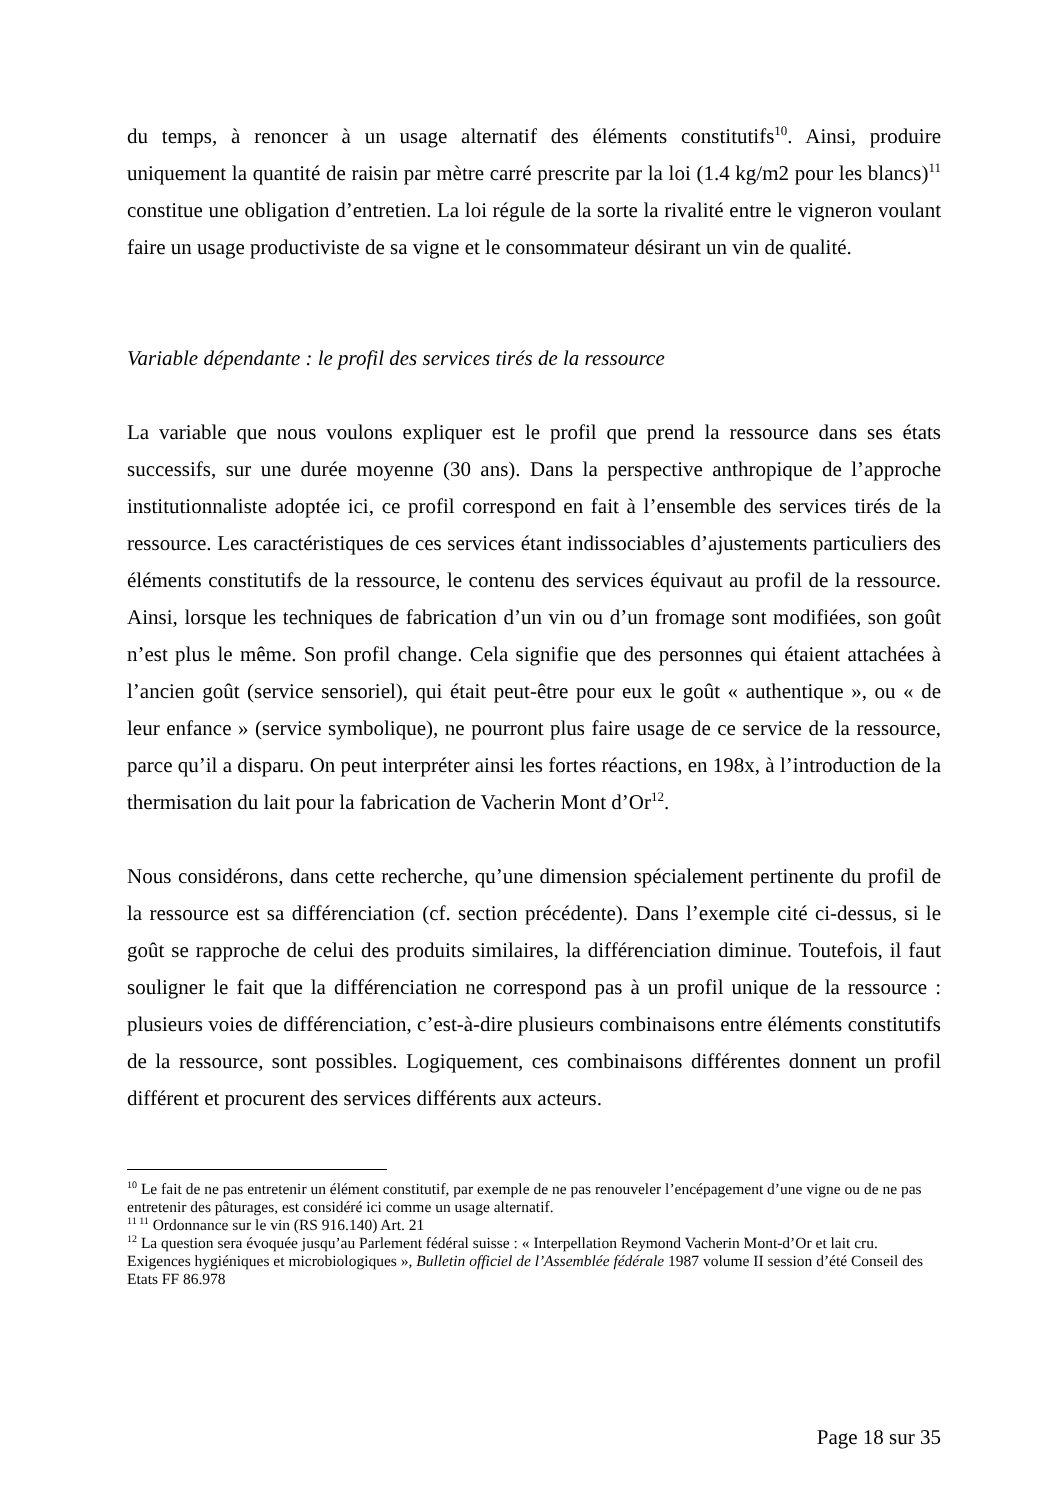du temps, à renoncer à un usage alternatif des éléments constitutifs<sup>10</sup>. Ainsi, produire uniquement la quantité de raisin par mètre carré prescrite par la loi (1.4 kg/m2 pour les blancs)<sup>11</sup> constitue une obligation d’entretien. La loi régule de la sorte la rivalité entre le vigneron voulant faire un usage productiviste de sa vigne et le consommateur désirant un vin de qualité.
Variable dépendante : le profil des services tirés de la ressource
La variable que nous voulons expliquer est le profil que prend la ressource dans ses états successifs, sur une durée moyenne (30 ans). Dans la perspective anthropique de l’approche institutionnaliste adoptée ici, ce profil correspond en fait à l’ensemble des services tirés de la ressource. Les caractéristiques de ces services étant indissociables d’ajustements particuliers des éléments constitutifs de la ressource, le contenu des services équivaut au profil de la ressource. Ainsi, lorsque les techniques de fabrication d’un vin ou d’un fromage sont modifiées, son goût n’est plus le même. Son profil change. Cela signifie que des personnes qui étaient attachées à l’ancien goût (service sensoriel), qui était peut-être pour eux le goût « authentique », ou « de leur enfance » (service symbolique), ne pourront plus faire usage de ce service de la ressource, parce qu’il a disparu. On peut interpréter ainsi les fortes réactions, en 198x, à l’introduction de la thermisation du lait pour la fabrication de Vacherin Mont d’Or<sup>12</sup>.
Nous considérons, dans cette recherche, qu’une dimension spécialement pertinente du profil de la ressource est sa différenciation (cf. section précédente). Dans l’exemple cité ci-dessus, si le goût se rapproche de celui des produits similaires, la différenciation diminue. Toutefois, il faut souligner le fait que la différenciation ne correspond pas à un profil unique de la ressource : plusieurs voies de différenciation, c’est-à-dire plusieurs combinaisons entre éléments constitutifs de la ressource, sont possibles. Logiquement, ces combinaisons différentes donnent un profil différent et procurent des services différents aux acteurs.
<sup>10</sup> Le fait de ne pas entretenir un élément constitutif, par exemple de ne pas renouveler l’encépagement d’une vigne ou de ne pas entretenir des pâturages, est considéré ici comme un usage alternatif.
<sup>11 11</sup> Ordonnance sur le vin (RS 916.140) Art. 21
<sup>12</sup> La question sera évoquée jusqu’au Parlement fédéral suisse : « Interpellation Reymond Vacherin Mont-d’Or et lait cru. Exigences hygiéniques et microbiologiques », Bulletin officiel de l’Assemblée fédérale 1987 volume II session d’été Conseil des Etats FF 86.978
Page 18 sur 35